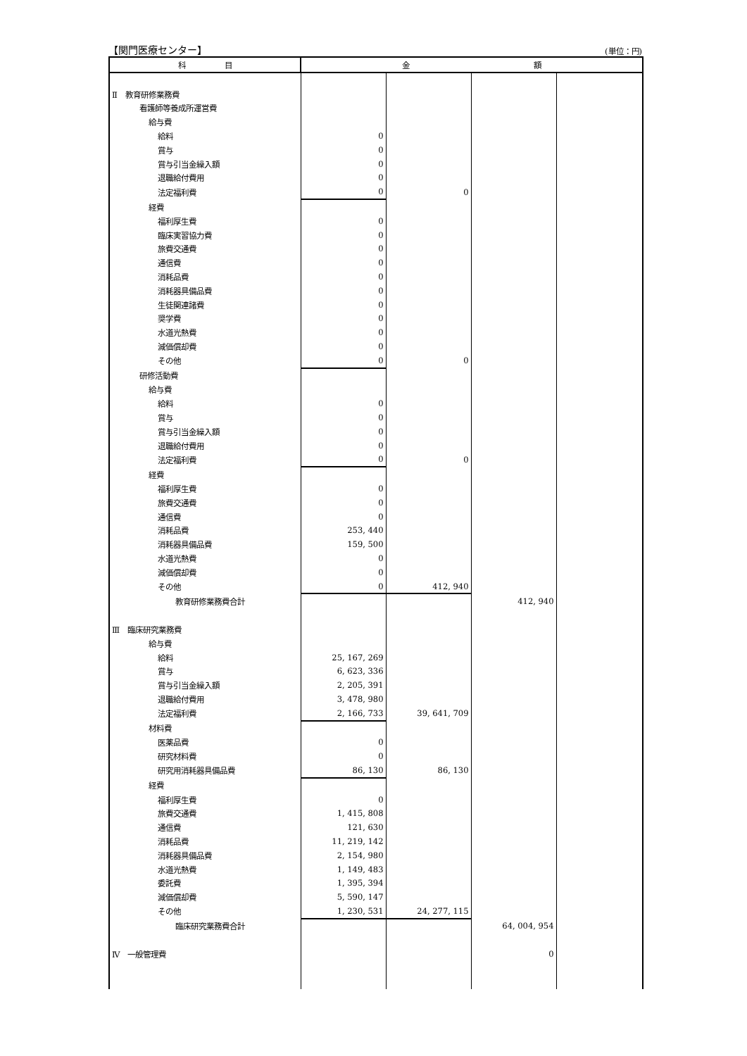【関門医療センター】 (単位：円)
| 科 目 | 金 額 | | | |
| --- | --- | --- | --- | --- |
| Ⅱ 教育研修業務費 | | | | |
| 看護師等養成所運営費 | | | | |
| 給与費 | | | | |
| 給料 | 0 | | | |
| 賞与 | 0 | | | |
| 賞与引当金繰入額 | 0 | | | |
| 退職給付費用 | 0 | | | |
| 法定福利費 | 0 | 0 | | |
| 経費 | | | | |
| 福利厚生費 | 0 | | | |
| 臨床実習協力費 | 0 | | | |
| 旅費交通費 | 0 | | | |
| 通信費 | 0 | | | |
| 消耗品費 | 0 | | | |
| 消耗器具備品費 | 0 | | | |
| 生徒関連諸費 | 0 | | | |
| 奨学費 | 0 | | | |
| 水道光熱費 | 0 | | | |
| 減価償却費 | 0 | | | |
| その他 | 0 | 0 | | |
| 研修活動費 | | | | |
| 給与費 | | | | |
| 給料 | 0 | | | |
| 賞与 | 0 | | | |
| 賞与引当金繰入額 | 0 | | | |
| 退職給付費用 | 0 | | | |
| 法定福利費 | 0 | 0 | | |
| 経費 | | | | |
| 福利厚生費 | 0 | | | |
| 旅費交通費 | 0 | | | |
| 通信費 | 0 | | | |
| 消耗品費 | 253, 440 | | | |
| 消耗器具備品費 | 159, 500 | | | |
| 水道光熱費 | 0 | | | |
| 減価償却費 | 0 | | | |
| その他 | 0 | 412, 940 | | |
| 教育研修業務費合計 | | | 412, 940 | |
| Ⅲ 臨床研究業務費 | | | | |
| 給与費 | | | | |
| 給料 | 25, 167, 269 | | | |
| 賞与 | 6, 623, 336 | | | |
| 賞与引当金繰入額 | 2, 205, 391 | | | |
| 退職給付費用 | 3, 478, 980 | | | |
| 法定福利費 | 2, 166, 733 | 39, 641, 709 | | |
| 材料費 | | | | |
| 医薬品費 | 0 | | | |
| 研究材料費 | 0 | | | |
| 研究用消耗器具備品費 | 86, 130 | 86, 130 | | |
| 経費 | | | | |
| 福利厚生費 | 0 | | | |
| 旅費交通費 | 1, 415, 808 | | | |
| 通信費 | 121, 630 | | | |
| 消耗品費 | 11, 219, 142 | | | |
| 消耗器具備品費 | 2, 154, 980 | | | |
| 水道光熱費 | 1, 149, 483 | | | |
| 委託費 | 1, 395, 394 | | | |
| 減価償却費 | 5, 590, 147 | | | |
| その他 | 1, 230, 531 | 24, 277, 115 | | |
| 臨床研究業務費合計 | | | 64, 004, 954 | |
| Ⅳ 一般管理費 | | | 0 | |